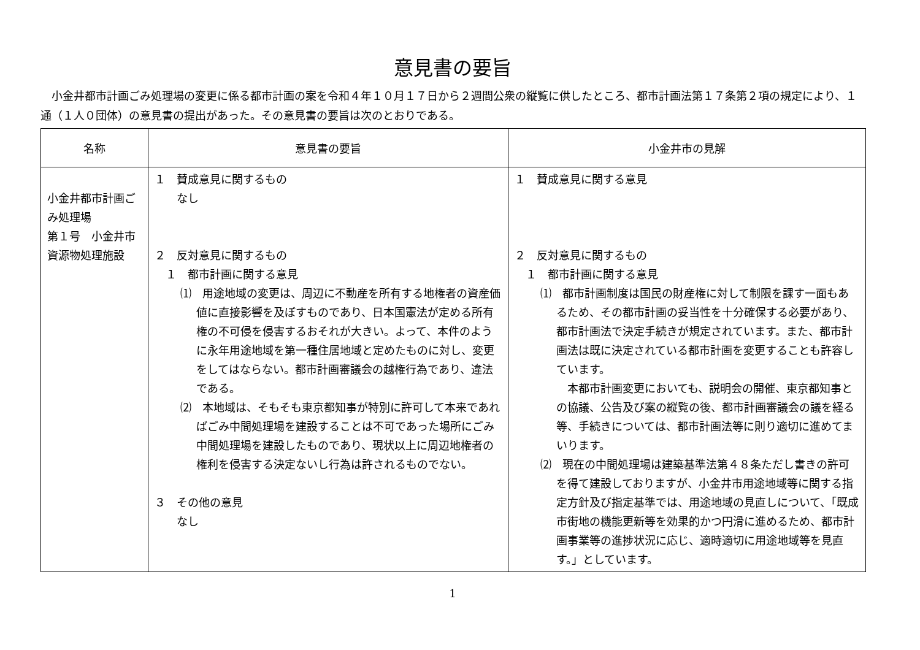意見書の要旨
小金井都市計画ごみ処理場の変更に係る都市計画の案を令和４年１０月１７日から２週間公衆の縦覧に供したところ、都市計画法第１７条第２項の規定により、１通（１人０団体）の意見書の提出があった。その意見書の要旨は次のとおりである。
| 名称 | 意見書の要旨 | 小金井市の見解 |
| --- | --- | --- |
| 小金井都市計画ごみ処理場 第１号 小金井市資源物処理施設 | １ 賛成意見に関するもの なし ２ 反対意見に関するもの １ 都市計画に関する意見 ⑴ 用途地域の変更は、周辺に不動産を所有する地権者の資産価値に直接影響を及ぼすものであり、日本国憲法が定める所有権の不可侵を侵害するおそれが大きい。よって、本件のように永年用途地域を第一種住居地域と定めたものに対し、変更をしてはならない。都市計画審議会の越権行為であり、違法である。 ⑵ 本地域は、そもそも東京都知事が特別に許可して本来であればごみ中間処理場を建設することは不可であった場所にごみ中間処理場を建設したものであり、現状以上に周辺地権者の権利を侵害する決定ないし行為は許されるものでない。 ３ その他の意見 なし | １ 賛成意見に関する意見 ２ 反対意見に関するもの １ 都市計画に関する意見 ⑴ 都市計画制度は国民の財産権に対して制限を課す一面もあるため、その都市計画の妥当性を十分確保する必要があり、都市計画法で決定手続きが規定されています。また、都市計画法は既に決定されている都市計画を変更することも許容しています。 本都市計画変更においても、説明会の開催、東京都知事との協議、公告及び案の縦覧の後、都市計画審議会の議を経る等、手続きについては、都市計画法等に則り適切に進めてまいります。 ⑵ 現在の中間処理場は建築基準法第４８条ただし書きの許可を得て建設しておりますが、小金井市用途地域等に関する指定方針及び指定基準では、用途地域の見直しについて、「既成市街地の機能更新等を効果的かつ円滑に進めるため、都市計画事業等の進捗状況に応じ、適時適切に用途地域等を見直す。」としています。 |
1